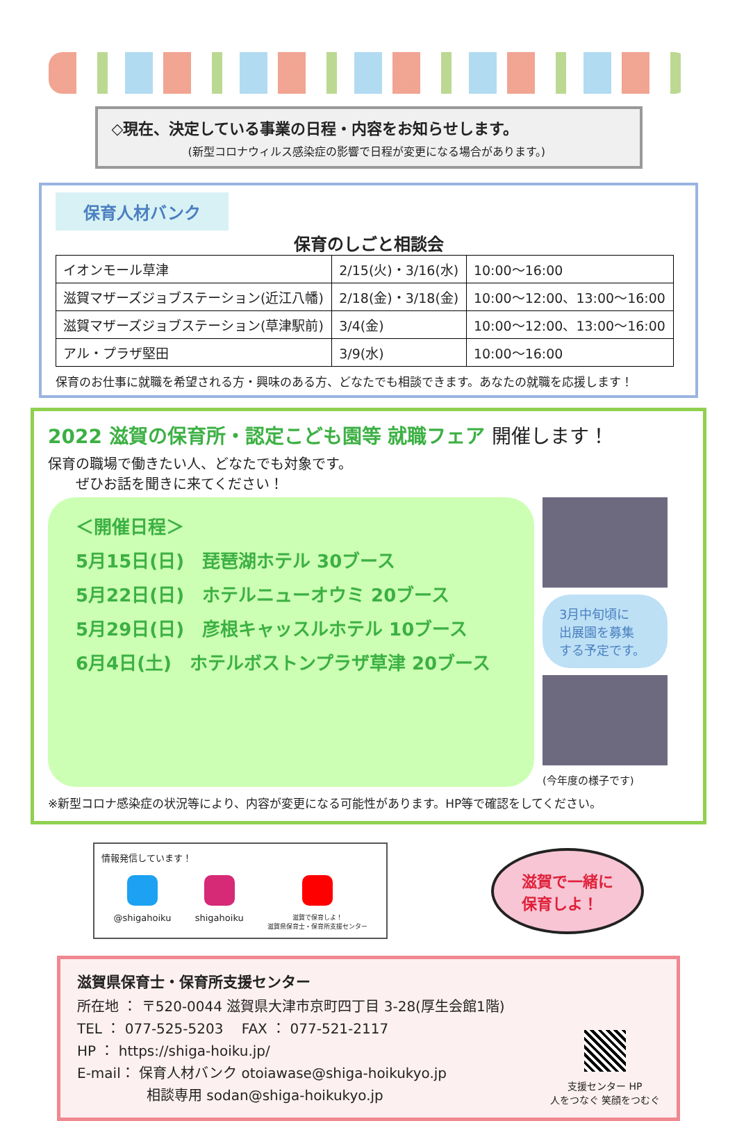◇現在、決定している事業の日程・内容をお知らせします。
(新型コロナウィルス感染症の影響で日程が変更になる場合があります。)
保育人材バンク
保育のしごと相談会
| イオンモール草津 | 2/15(火)・3/16(水) | 10:00～16:00 |
| 滋賀マザーズジョブステーション(近江八幡) | 2/18(金)・3/18(金) | 10:00～12:00、13:00～16:00 |
| 滋賀マザーズジョブステーション(草津駅前) | 3/4(金) | 10:00～12:00、13:00～16:00 |
| アル・プラザ堅田 | 3/9(水) | 10:00～16:00 |
保育のお仕事に就職を希望される方・興味のある方、どなたでも相談できます。あなたの就職を応援します！
2022 滋賀の保育所・認定こども園等 就職フェア 開催します！
保育の職場で働きたい人、どなたでも対象です。
　　ぜひお話を聞きに来てください！
＜開催日程＞
5月15日(日)　琵琶湖ホテル 30ブース
5月22日(日)　ホテルニューオウミ 20ブース
5月29日(日)　彦根キャッスルホテル 10ブース
6月4日(土)　ホテルボストンプラザ草津 20ブース
3月中旬頃に
出展園を募集
する予定です。
(今年度の様子です)
※新型コロナ感染症の状況等により、内容が変更になる可能性があります。HP等で確認をしてください。
情報発信しています！
@shigahoiku shigahoiku
滋賀で保育しよ！
滋賀県保育士・保育所支援センター
滋賀で一緒に
保育しよ！
滋賀県保育士・保育所支援センター
所在地 ： 〒520-0044 滋賀県大津市京町四丁目 3-28(厚生会館1階)
TEL ： 077-525-5203　 FAX ： 077-521-2117
HP ： https://shiga-hoiku.jp/
E-mail： 保育人材バンク otoiawase@shiga-hoikukyo.jp
　　　　　相談専用 sodan@shiga-hoikukyo.jp
支援センター HP
人をつなぐ 笑顔をつむぐ